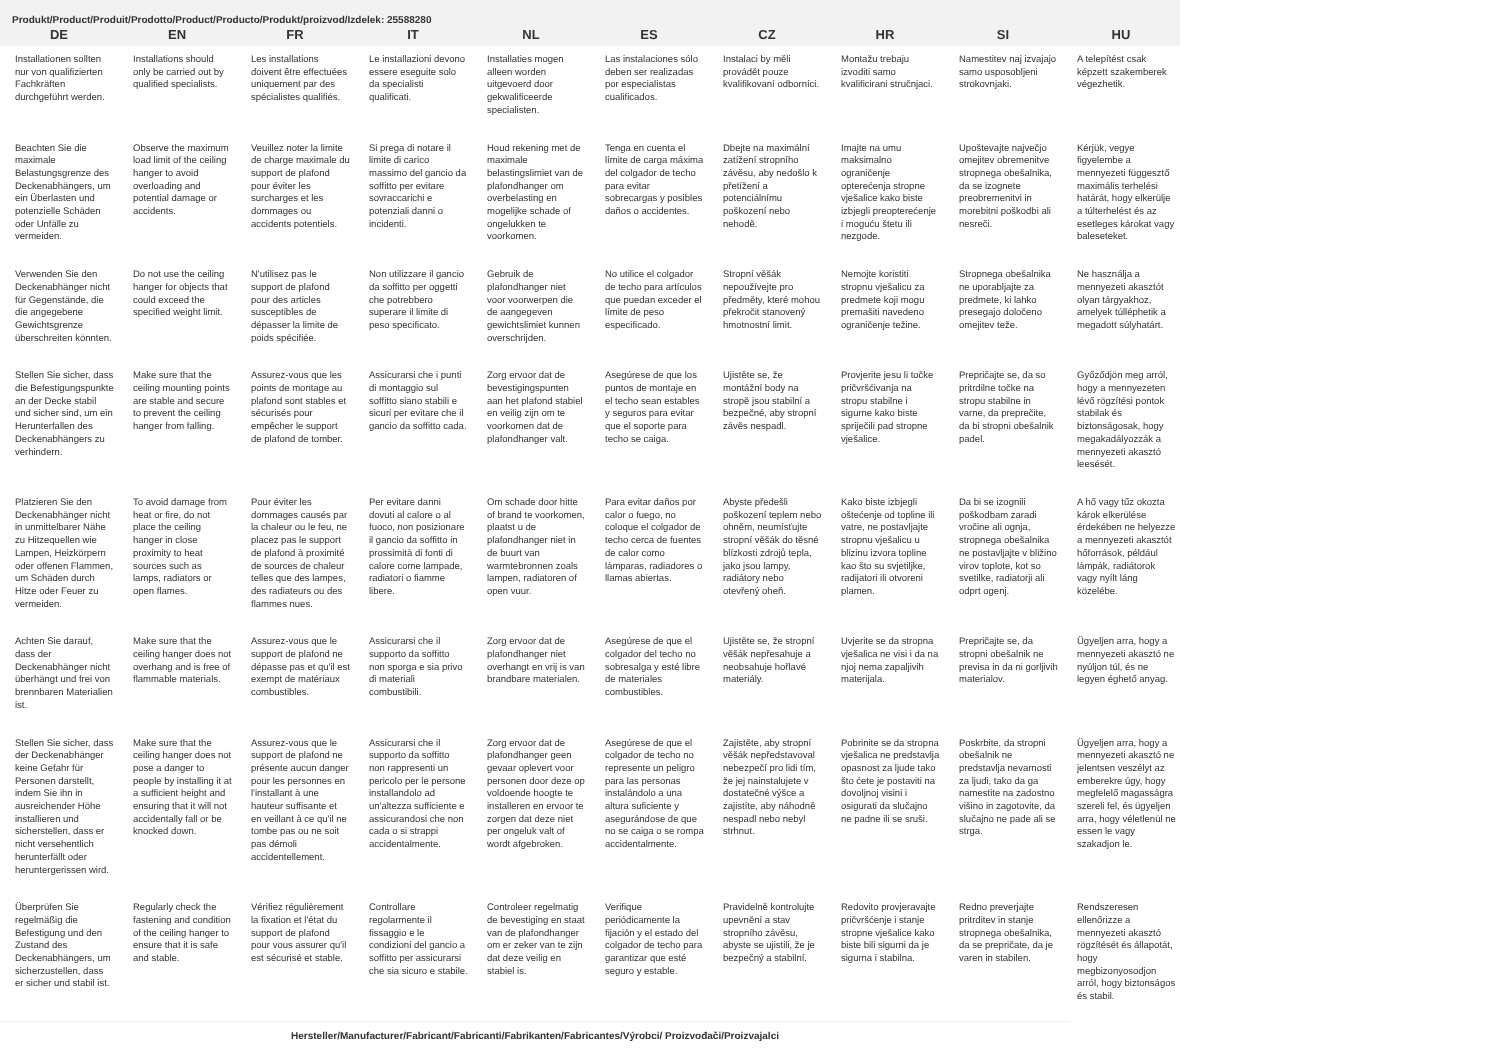Produkt/Product/Produit/Prodotto/Product/Producto/Produkt/proizvod/Izdelek: 25588280
| DE | EN | FR | IT | NL | ES | CZ | HR | SI | HU |
| --- | --- | --- | --- | --- | --- | --- | --- | --- | --- |
| Installationen sollten nur von qualifizierten Fachkräften durchgeführt werden. | Installations should only be carried out by qualified specialists. | Les installations doivent être effectuées uniquement par des spécialistes qualifiés. | Le installazioni devono essere eseguite solo da specialisti qualificati. | Installaties mogen alleen worden uitgevoerd door gekwalificeerde specialisten. | Las instalaciones sólo deben ser realizadas por especialistas cualificados. | Instalaci by měli provádět pouze kvalifikovaní odborníci. | Montažu trebaju izvoditi samo kvalificirani stručnjaci. | Namestitev naj izvajajo samo usposobljeni strokovnjaki. | A telepítést csak képzett szakemberek végezhetik. |
| Beachten Sie die maximale Belastungsgrenze des Deckenabhängers, um ein Überlasten und potenzielle Schäden oder Unfälle zu vermeiden. | Observe the maximum load limit of the ceiling hanger to avoid overloading and potential damage or accidents. | Veuillez noter la limite de charge maximale du support de plafond pour éviter les surcharges et les dommages ou accidents potentiels. | Si prega di notare il limite di carico massimo del gancio da soffitto per evitare sovraccarichi e potenziali danni o incidenti. | Houd rekening met de maximale belastingslimiet van de plafondhanger om overbelasting en mogelijke schade of ongelukken te voorkomen. | Tenga en cuenta el límite de carga máxima del colgador de techo para evitar sobrecargas y posibles daños o accidentes. | Dbejte na maximální zatížení stropního závěsu, aby nedošlo k přetížení a potenciálnímu poškození nebo nehodě. | Imajte na umu maksimalno ograničenje opterećenja stropne vješalice kako biste izbjegli preopterećenje i moguću štetu ili nezgode. | Upoštevajte največjo omejitev obremenitve stropnega obešalnika, da se izognete preobremenitvi in morebitni poškodbi ali nesreči. | Kérjük, vegye figyelembe a mennyezeti függesztő maximális terhelési határát, hogy elkerülje a túlterhelést és az esetleges károkat vagy baleseteket. |
| Verwenden Sie den Deckenabhänger nicht für Gegenstände, die die angegebene Gewichtsgrenze überschreiten könnten. | Do not use the ceiling hanger for objects that could exceed the specified weight limit. | N'utilisez pas le support de plafond pour des articles susceptibles de dépasser la limite de poids spécifiée. | Non utilizzare il gancio da soffitto per oggetti che potrebbero superare il limite di peso specificato. | Gebruik de plafondhanger niet voor voorwerpen die de aangegeven gewichtslimiet kunnen overschrijden. | No utilice el colgador de techo para artículos que puedan exceder el límite de peso especificado. | Stropní věšák nepoužívejte pro předměty, které mohou překročit stanovený hmotnostní limit. | Nemojte koristiti stropnu vješalicu za predmete koji mogu premašiti navedeno ograničenje težine. | Stropnega obešalnika ne uporabljajte za predmete, ki lahko presegajo določeno omejitev teže. | Ne használja a mennyezeti akasztót olyan tárgyakhoz, amelyek túlléphetik a megadott súlyhatárt. |
| Stellen Sie sicher, dass die Befestigungspunkte an der Decke stabil und sicher sind, um ein Herunterfallen des Deckenabhängers zu verhindern. | Make sure that the ceiling mounting points are stable and secure to prevent the ceiling hanger from falling. | Assurez-vous que les points de montage au plafond sont stables et sécurisés pour empêcher le support de plafond de tomber. | Assicurarsi che i punti di montaggio sul soffitto siano stabili e sicuri per evitare che il gancio da soffitto cada. | Zorg ervoor dat de bevestigingspunten aan het plafond stabiel en veilig zijn om te voorkomen dat de plafondhanger valt. | Asegúrese de que los puntos de montaje en el techo sean estables y seguros para evitar que el soporte para techo se caiga. | Ujistěte se, že montážní body na stropě jsou stabilní a bezpečné, aby stropní závěs nespadl. | Provjerite jesu li točke pričvršćivanja na stropu stabilne i sigurne kako biste spriječili pad stropne vješalice. | Prepričajte se, da so pritrdilne točke na stropu stabilne in varne, da preprečite, da bi stropni obešalnik padel. | Győződjön meg arról, hogy a mennyezeten lévő rögzítési pontok stabilak és biztonságosak, hogy megakadályozzák a mennyezeti akasztó leesését. |
| Platzieren Sie den Deckenabhänger nicht in unmittelbarer Nähe zu Hitzequellen wie Lampen, Heizkörpern oder offenen Flammen, um Schäden durch Hitze oder Feuer zu vermeiden. | To avoid damage from heat or fire, do not place the ceiling hanger in close proximity to heat sources such as lamps, radiators or open flames. | Pour éviter les dommages causés par la chaleur ou le feu, ne placez pas le support de plafond à proximité de sources de chaleur telles que des lampes, des radiateurs ou des flammes nues. | Per evitare danni dovuti al calore o al fuoco, non posizionare il gancio da soffitto in prossimità di fonti di calore come lampade, radiatori o fiamme libere. | Om schade door hitte of brand te voorkomen, plaatst u de plafondhanger niet in de buurt van warmtebronnen zoals lampen, radiatoren of open vuur. | Para evitar daños por calor o fuego, no coloque el colgador de techo cerca de fuentes de calor como lámparas, radiadores o llamas abiertas. | Abyste předešli poškození teplem nebo ohněm, neumísťujte stropní věšák do těsné blízkosti zdrojů tepla, jako jsou lampy, radiátory nebo otevřený oheň. | Kako biste izbjegli oštećenje od topline ili vatre, ne postavljajte stropnu vješalicu u blizinu izvora topline kao što su svjetiljke, radijatori ili otvoreni plamen. | Da bi se izognili poškodbam zaradi vročine ali ognja, stropnega obešalnika ne postavljajte v bližino virov toplote, kot so svetilke, radiatorji ali odprt ogenj. | A hő vagy tűz okozta károk elkerülése érdekében ne helyezze a mennyezeti akasztót hőforrások, például lámpák, radiátorok vagy nyílt láng közelébe. |
| Achten Sie darauf, dass der Deckenabhänger nicht überhängt und frei von brennbaren Materialien ist. | Make sure that the ceiling hanger does not overhang and is free of flammable materials. | Assurez-vous que le support de plafond ne dépasse pas et qu'il est exempt de matériaux combustibles. | Assicurarsi che il supporto da soffitto non sporga e sia privo di materiali combustibili. | Zorg ervoor dat de plafondhanger niet overhangt en vrij is van brandbare materialen. | Asegúrese de que el colgador del techo no sobresalga y esté libre de materiales combustibles. | Ujistěte se, že stropní věšák nepřesahuje a neobsahuje hořlavé materiály. | Uvjerite se da stropna vješalica ne visi i da na njoj nema zapaljivih materijala. | Prepričajte se, da stropni obešalnik ne previsa in da ni gorljivih materialov. | Ügyeljen arra, hogy a mennyezeti akasztó ne nyúljon túl, és ne legyen éghető anyag. |
| Stellen Sie sicher, dass der Deckenabhänger keine Gefahr für Personen darstellt, indem Sie ihn in ausreichender Höhe installieren und sicherstellen, dass er nicht versehentlich herunterfällt oder heruntergerissen wird. | Make sure that the ceiling hanger does not pose a danger to people by installing it at a sufficient height and ensuring that it will not accidentally fall or be knocked down. | Assurez-vous que le support de plafond ne présente aucun danger pour les personnes en l'installant à une hauteur suffisante et en veillant à ce qu'il ne tombe pas ou ne soit pas démoli accidentellement. | Assicurarsi che il supporto da soffitto non rappresenti un pericolo per le persone installandolo ad un'altezza sufficiente e assicurandosi che non cada o si strappi accidentalmente. | Zorg ervoor dat de plafondhanger geen gevaar oplevert voor personen door deze op voldoende hoogte te installeren en ervoor te zorgen dat deze niet per ongeluk valt of wordt afgebroken. | Asegúrese de que el colgador de techo no represente un peligro para las personas instalándolo a una altura suficiente y asegurándose de que no se caiga o se rompa accidentalmente. | Zajistěte, aby stropní věšák nepředstavoval nebezpečí pro lidi tím, že jej nainstalujete v dostatečné výšce a zajistíte, aby náhodně nespadl nebo nebyl strhnut. | Pobrinite se da stropna vješalica ne predstavlja opasnost za ljude tako što ćete je postaviti na dovoljnoj visini i osigurati da slučajno ne padne ili se sruši. | Poskrbite, da stropni obešalnik ne predstavlja nevarnosti za ljudi, tako da ga namestite na zadostno višino in zagotovite, da slučajno ne pade ali se strga. | Ügyeljen arra, hogy a mennyezeti akasztó ne jelentsen veszélyt az emberekre úgy, hogy megfelelő magasságra szereli fel, és ügyeljen arra, hogy véletlenül ne essen le vagy szakadjon le. |
| Überprüfen Sie regelmäßig die Befestigung und den Zustand des Deckenabhängers, um sicherzustellen, dass er sicher und stabil ist. | Regularly check the fastening and condition of the ceiling hanger to ensure that it is safe and stable. | Vérifiez régulièrement la fixation et l'état du support de plafond pour vous assurer qu'il est sécurisé et stable. | Controllare regolarmente il fissaggio e le condizioni del gancio a soffitto per assicurarsi che sia sicuro e stabile. | Controleer regelmatig de bevestiging en staat van de plafondhanger om er zeker van te zijn dat deze veilig en stabiel is. | Verifique periódicamente la fijación y el estado del colgador de techo para garantizar que esté seguro y estable. | Pravidelně kontrolujte upevnění a stav stropního závěsu, abyste se ujistili, že je bezpečný a stabilní. | Redovito provjeravajte pričvršćenje i stanje stropne vješalice kako biste bili sigurni da je sigurna i stabilna. | Redno preverjajte pritrditev in stanje stropnega obešalnika, da se prepričate, da je varen in stabilen. | Rendszeresen ellenőrizze a mennyezeti akasztó rögzítését és állapotát, hogy megbizonyosodjon arról, hogy biztonságos és stabil. |
Hersteller/Manufacturer/Fabricant/Fabricanti/Fabrikanten/Fabricantes/Výrobci/ Proizvođači/Proizvajalci